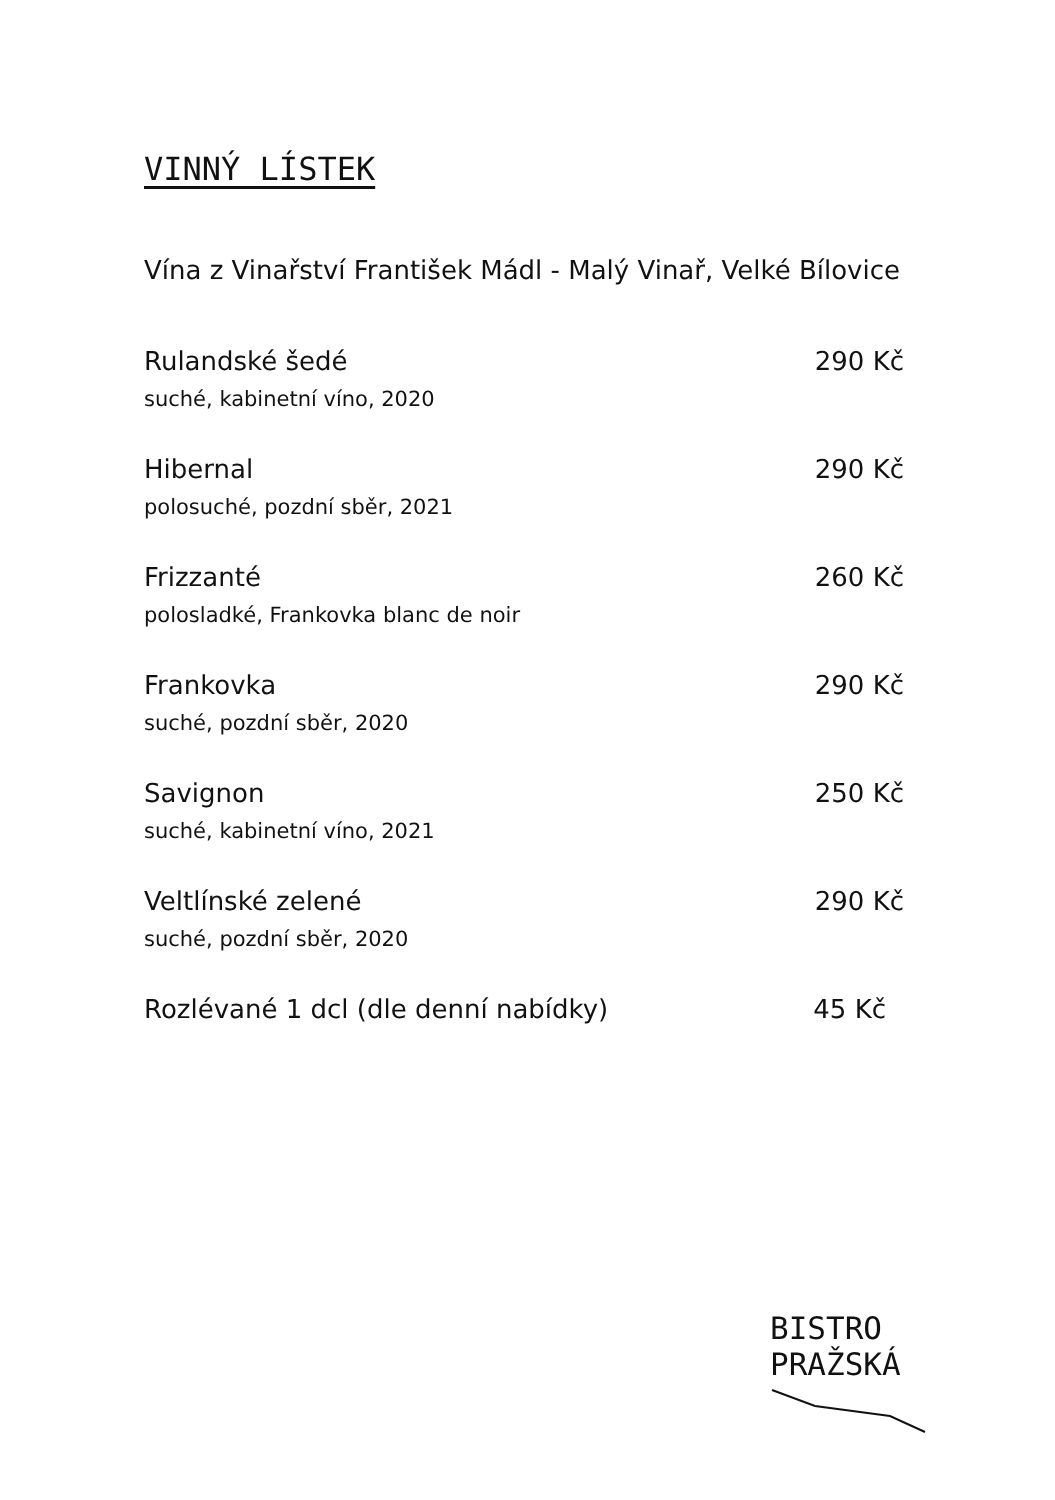VINNÝ LÍSTEK
Vína z Vinařství František Mádl - Malý Vinař, Velké Bílovice
Rulandské šedé 290 Kč
suché, kabinetní víno, 2020
Hibernal 290 Kč
polosuché, pozdní sběr, 2021
Frizzanté 260 Kč
polosladké, Frankovka blanc de noir
Frankovka 290 Kč
suché, pozdní sběr, 2020
Savignon 250 Kč
suché, kabinetní víno, 2021
Veltlínské zelené 290 Kč
suché, pozdní sběr, 2020
Rozlévané 1 dcl (dle denní nabídky) 45 Kč
BISTRO
PRAŽSKÁ